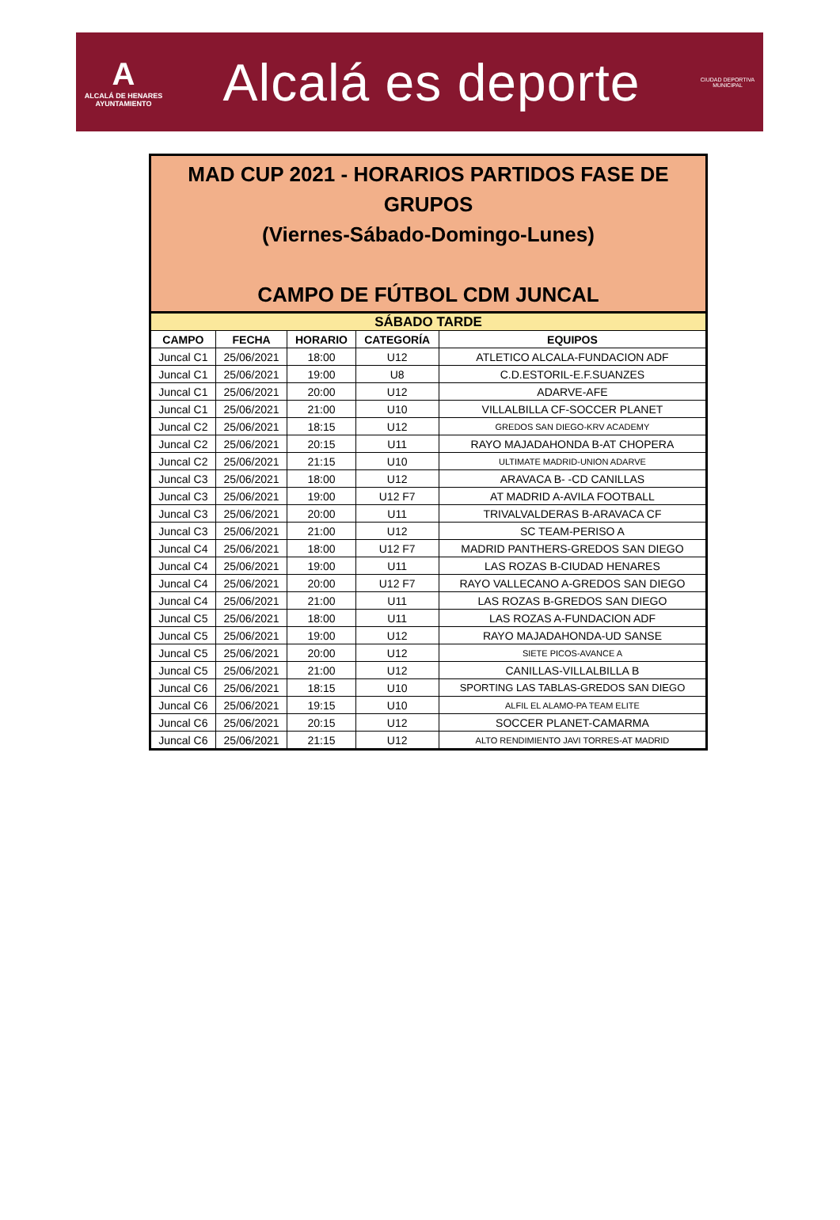A
ALCALÁ DE HENARES
AYUNTAMIENTO
Alcalá es deporte
CIUDAD DEPORTIVA
MUNICIPAL
MAD CUP 2021 - HORARIOS PARTIDOS FASE DE GRUPOS
(Viernes-Sábado-Domingo-Lunes)
CAMPO DE FÚTBOL CDM JUNCAL
| SÁBADO TARDE | | | | |
| --- | --- | --- | --- | --- |
| CAMPO | FECHA | HORARIO | CATEGORÍA | EQUIPOS |
| Juncal C1 | 25/06/2021 | 18:00 | U12 | ATLETICO ALCALA-FUNDACION ADF |
| Juncal C1 | 25/06/2021 | 19:00 | U8 | C.D.ESTORIL-E.F.SUANZES |
| Juncal C1 | 25/06/2021 | 20:00 | U12 | ADARVE-AFE |
| Juncal C1 | 25/06/2021 | 21:00 | U10 | VILLALBILLA CF-SOCCER PLANET |
| Juncal C2 | 25/06/2021 | 18:15 | U12 | GREDOS SAN DIEGO-KRV ACADEMY |
| Juncal C2 | 25/06/2021 | 20:15 | U11 | RAYO MAJADAHONDA B-AT CHOPERA |
| Juncal C2 | 25/06/2021 | 21:15 | U10 | ULTIMATE MADRID-UNION ADARVE |
| Juncal C3 | 25/06/2021 | 18:00 | U12 | ARAVACA B- -CD CANILLAS |
| Juncal C3 | 25/06/2021 | 19:00 | U12 F7 | AT MADRID A-AVILA FOOTBALL |
| Juncal C3 | 25/06/2021 | 20:00 | U11 | TRIVALVALDERAS B-ARAVACA CF |
| Juncal C3 | 25/06/2021 | 21:00 | U12 | SC TEAM-PERISO A |
| Juncal C4 | 25/06/2021 | 18:00 | U12 F7 | MADRID PANTHERS-GREDOS SAN DIEGO |
| Juncal C4 | 25/06/2021 | 19:00 | U11 | LAS ROZAS B-CIUDAD HENARES |
| Juncal C4 | 25/06/2021 | 20:00 | U12 F7 | RAYO VALLECANO A-GREDOS SAN DIEGO |
| Juncal C4 | 25/06/2021 | 21:00 | U11 | LAS ROZAS B-GREDOS SAN DIEGO |
| Juncal C5 | 25/06/2021 | 18:00 | U11 | LAS ROZAS A-FUNDACION ADF |
| Juncal C5 | 25/06/2021 | 19:00 | U12 | RAYO MAJADAHONDA-UD SANSE |
| Juncal C5 | 25/06/2021 | 20:00 | U12 | SIETE PICOS-AVANCE A |
| Juncal C5 | 25/06/2021 | 21:00 | U12 | CANILLAS-VILLALBILLA B |
| Juncal C6 | 25/06/2021 | 18:15 | U10 | SPORTING LAS TABLAS-GREDOS SAN DIEGO |
| Juncal C6 | 25/06/2021 | 19:15 | U10 | ALFIL EL ALAMO-PA TEAM ELITE |
| Juncal C6 | 25/06/2021 | 20:15 | U12 | SOCCER PLANET-CAMARMA |
| Juncal C6 | 25/06/2021 | 21:15 | U12 | ALTO RENDIMIENTO JAVI TORRES-AT MADRID |